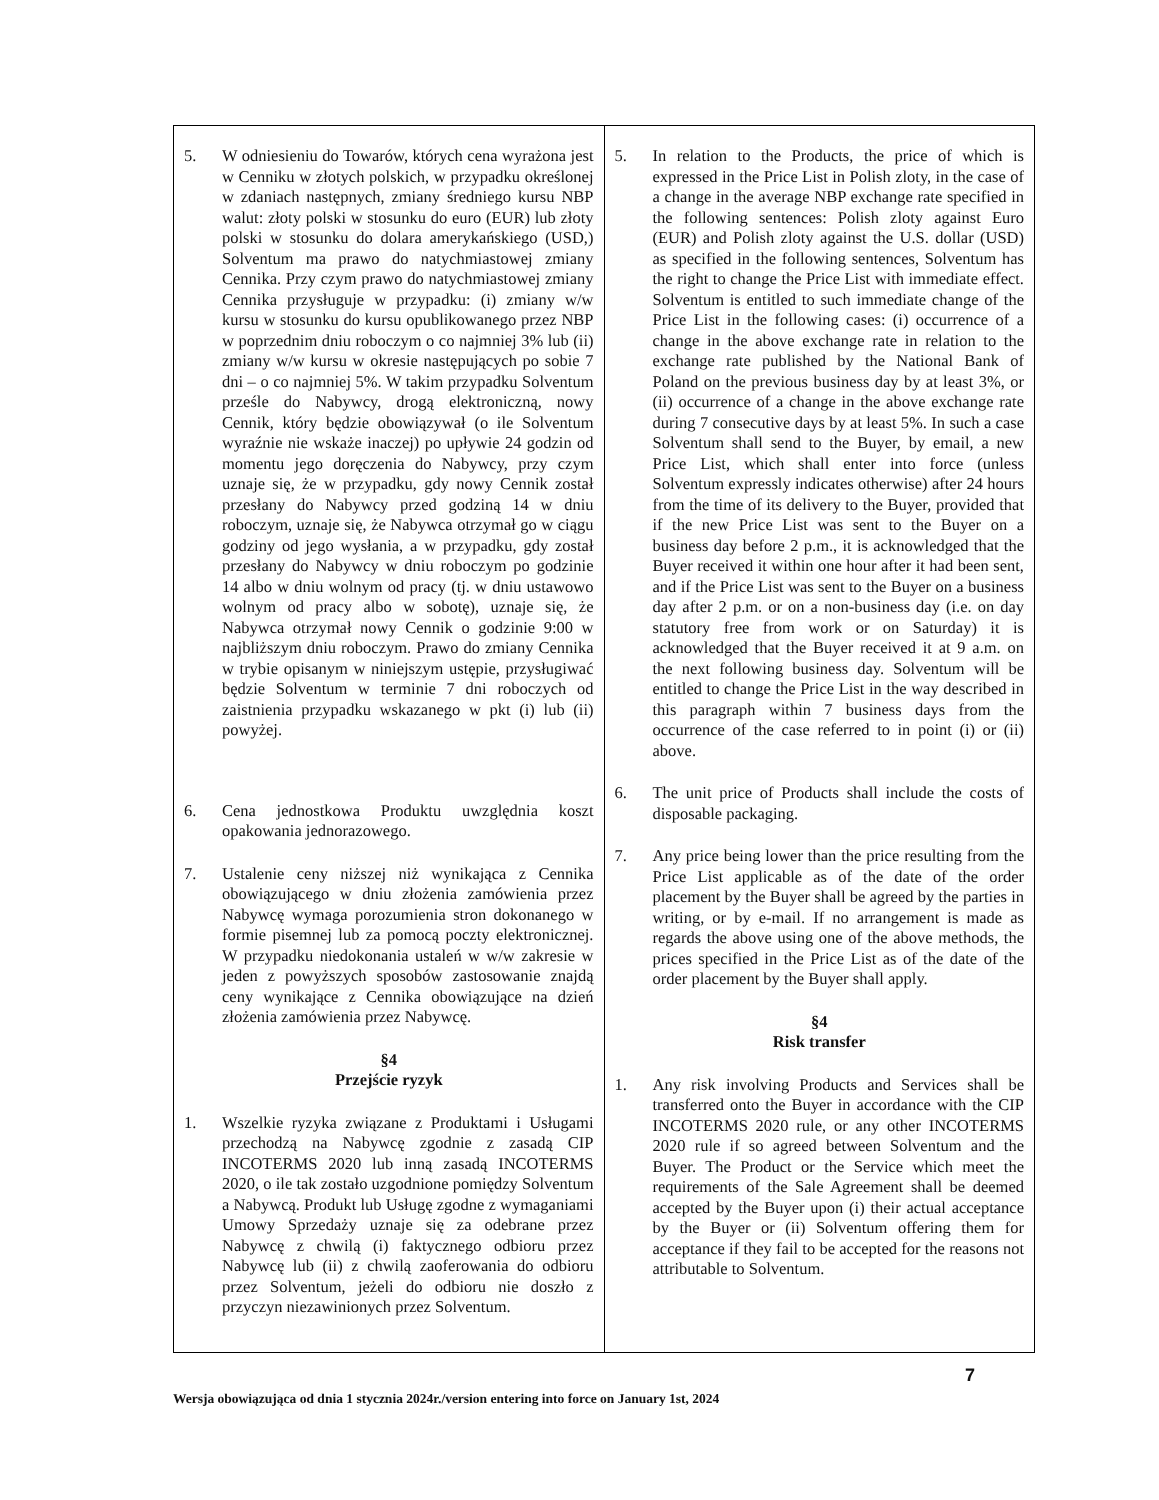| 5. W odniesieniu do Towarów, których cena wyrażona jest w Cenniku w złotych polskich, w przypadku określonej w zdaniach następnych, zmiany średniego kursu NBP walut: złoty polski w stosunku do euro (EUR) lub złoty polski w stosunku do dolara amerykańskiego (USD,) Solventum ma prawo do natychmiastowej zmiany Cennika. Przy czym prawo do natychmiastowej zmiany Cennika przysługuje w przypadku: (i) zmiany w/w kursu w stosunku do kursu opublikowanego przez NBP w poprzednim dniu roboczym o co najmniej 3% lub (ii) zmiany w/w kursu w okresie następujących po sobie 7 dni – o co najmniej 5%. W takim przypadku Solventum prześle do Nabywcy, drogą elektroniczną, nowy Cennik, który będzie obowiązywał (o ile Solventum wyraźnie nie wskaże inaczej) po upływie 24 godzin od momentu jego doręczenia do Nabywcy, przy czym uznaje się, że w przypadku, gdy nowy Cennik został przesłany do Nabywcy przed godziną 14 w dniu roboczym, uznaje się, że Nabywca otrzymał go w ciągu godziny od jego wysłania, a w przypadku, gdy został przesłany do Nabywcy w dniu roboczym po godzinie 14 albo w dniu wolnym od pracy (tj. w dniu ustawowo wolnym od pracy albo w sobotę), uznaje się, że Nabywca otrzymał nowy Cennik o godzinie 9:00 w najbliższym dniu roboczym. Prawo do zmiany Cennika w trybie opisanym w niniejszym ustępie, przysługiwać będzie Solventum w terminie 7 dni roboczych od zaistnienia przypadku wskazanego w pkt (i) lub (ii) powyżej. 6. Cena jednostkowa Produktu uwzględnia koszt opakowania jednorazowego. 7. Ustalenie ceny niższej niż wynikająca z Cennika obowiązującego w dniu złożenia zamówienia przez Nabywcę wymaga porozumienia stron dokonanego w formie pisemnej lub za pomocą poczty elektronicznej. W przypadku niedokonania ustaleń w w/w zakresie w jeden z powyższych sposobów zastosowanie znajdą ceny wynikające z Cennika obowiązujące na dzień złożenia zamówienia przez Nabywcę. §4 Przejście ryzyk 1. Wszelkie ryzyka związane z Produktami i Usługami przechodzą na Nabywcę zgodnie z zasadą CIP INCOTERMS 2020 lub inną zasadą INCOTERMS 2020, o ile tak zostało uzgodnione pomiędzy Solventum a Nabywcą. Produkt lub Usługę zgodne z wymaganiami Umowy Sprzedaży uznaje się za odebrane przez Nabywcę z chwilą (i) faktycznego odbioru przez Nabywcę lub (ii) z chwilą zaoferowania do odbioru przez Solventum, jeżeli do odbioru nie doszło z przyczyn niezawinionych przez Solventum. | 5. In relation to the Products, the price of which is expressed in the Price List in Polish zloty, in the case of a change in the average NBP exchange rate specified in the following sentences: Polish zloty against Euro (EUR) and Polish zloty against the U.S. dollar (USD) as specified in the following sentences, Solventum has the right to change the Price List with immediate effect. Solventum is entitled to such immediate change of the Price List in the following cases: (i) occurrence of a change in the above exchange rate in relation to the exchange rate published by the National Bank of Poland on the previous business day by at least 3%, or (ii) occurrence of a change in the above exchange rate during 7 consecutive days by at least 5%. In such a case Solventum shall send to the Buyer, by email, a new Price List, which shall enter into force (unless Solventum expressly indicates otherwise) after 24 hours from the time of its delivery to the Buyer, provided that if the new Price List was sent to the Buyer on a business day before 2 p.m., it is acknowledged that the Buyer received it within one hour after it had been sent, and if the Price List was sent to the Buyer on a business day after 2 p.m. or on a non-business day (i.e. on day statutory free from work or on Saturday) it is acknowledged that the Buyer received it at 9 a.m. on the next following business day. Solventum will be entitled to change the Price List in the way described in this paragraph within 7 business days from the occurrence of the case referred to in point (i) or (ii) above. 6. The unit price of Products shall include the costs of disposable packaging. 7. Any price being lower than the price resulting from the Price List applicable as of the date of the order placement by the Buyer shall be agreed by the parties in writing, or by e-mail. If no arrangement is made as regards the above using one of the above methods, the prices specified in the Price List as of the date of the order placement by the Buyer shall apply. §4 Risk transfer 1. Any risk involving Products and Services shall be transferred onto the Buyer in accordance with the CIP INCOTERMS 2020 rule, or any other INCOTERMS 2020 rule if so agreed between Solventum and the Buyer. The Product or the Service which meet the requirements of the Sale Agreement shall be deemed accepted by the Buyer upon (i) their actual acceptance by the Buyer or (ii) Solventum offering them for acceptance if they fail to be accepted for the reasons not attributable to Solventum. |
7
Wersja obowiązująca od dnia 1 stycznia 2024r./version entering into force on January 1st, 2024